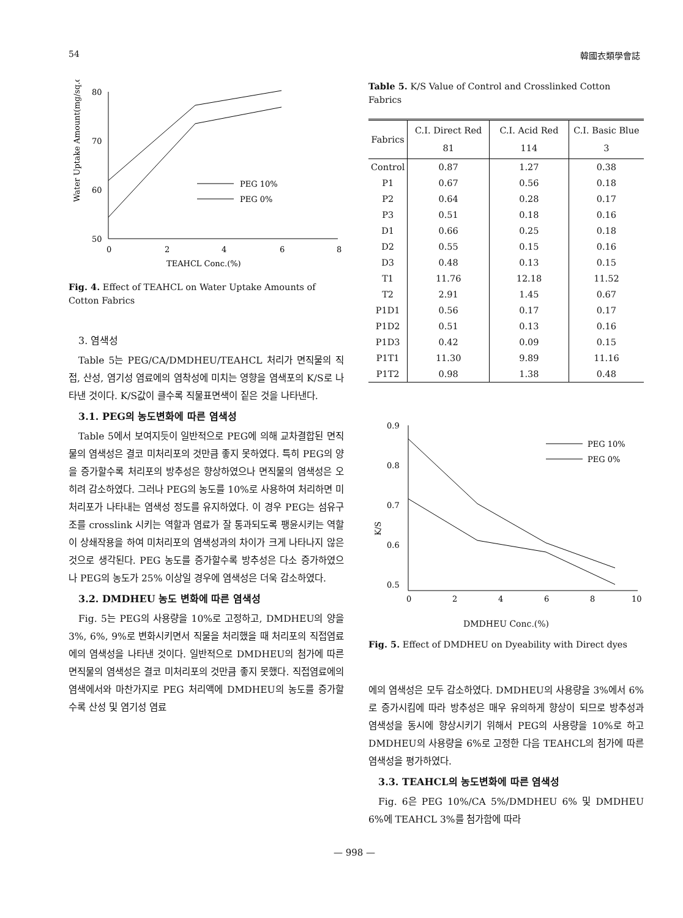54 韓國衣類學會誌
Water Uptake Amount(mg/sq.cm)
80
70
60
50
0
2
4
6
8
TEAHCL Conc.(%)
PEG 10%
PEG 0%
Fig. 4. Effect of TEAHCL on Water Uptake Amounts of Cotton Fabrics
3. 염색성
Table 5는 PEG/CA/DMDHEU/TEAHCL 처리가 면직물의 직접, 산성, 염기성 염료에의 염착성에 미치는 영향을 염색포의 K/S로 나타낸 것이다. K/S값이 클수록 직물표면색이 짙은 것을 나타낸다.
3.1. PEG의 농도변화에 따른 염색성
Table 5에서 보여지듯이 일반적으로 PEG에 의해 교차결합된 면직물의 염색성은 결코 미처리포의 것만큼 좋지 못하였다. 특히 PEG의 양을 증가할수록 처리포의 방추성은 향상하였으나 면직물의 염색성은 오히려 감소하였다. 그러나 PEG의 농도를 10%로 사용하여 처리하면 미처리포가 나타내는 염색성 정도를 유지하였다. 이 경우 PEG는 섬유구조를 crosslink 시키는 역할과 염료가 잘 통과되도록 팽윤시키는 역할이 상쇄작용을 하여 미처리포의 염색성과의 차이가 크게 나타나지 않은 것으로 생각된다. PEG 농도를 증가할수록 방추성은 다소 증가하였으나 PEG의 농도가 25% 이상일 경우에 염색성은 더욱 감소하였다.
3.2. DMDHEU 농도 변화에 따른 염색성
Fig. 5는 PEG의 사용량을 10%로 고정하고, DMDHEU의 양을 3%, 6%, 9%로 변화시키면서 직물을 처리했을 때 처리포의 직접염료에의 염색성을 나타낸 것이다. 일반적으로 DMDHEU의 첨가에 따른 면직물의 염색성은 결코 미처리포의 것만큼 좋지 못했다. 직접염료에의 염색에서와 마찬가지로 PEG 처리액에 DMDHEU의 농도를 증가할수록 산성 및 염기성 염료
Table 5. K/S Value of Control and Crosslinked Cotton Fabrics
| Fabrics | C.I. Direct Red 81 | C.I. Acid Red 114 | C.I. Basic Blue 3 |
| --- | --- | --- | --- |
| Control | 0.87 | 1.27 | 0.38 |
| P1 | 0.67 | 0.56 | 0.18 |
| P2 | 0.64 | 0.28 | 0.17 |
| P3 | 0.51 | 0.18 | 0.16 |
| D1 | 0.66 | 0.25 | 0.18 |
| D2 | 0.55 | 0.15 | 0.16 |
| D3 | 0.48 | 0.13 | 0.15 |
| T1 | 11.76 | 12.18 | 11.52 |
| T2 | 2.91 | 1.45 | 0.67 |
| P1D1 | 0.56 | 0.17 | 0.17 |
| P1D2 | 0.51 | 0.13 | 0.16 |
| P1D3 | 0.42 | 0.09 | 0.15 |
| P1T1 | 11.30 | 9.89 | 11.16 |
| P1T2 | 0.98 | 1.38 | 0.48 |
K/S
0.9
0.8
0.7
0.6
0.5
0
2
4
6
8
10
PEG 10%
PEG 0%
DMDHEU Conc.(%)
Fig. 5. Effect of DMDHEU on Dyeability with Direct dyes
에의 염색성은 모두 감소하였다. DMDHEU의 사용량을 3%에서 6%로 증가시킴에 따라 방추성은 매우 유의하게 향상이 되므로 방추성과 염색성을 동시에 향상시키기 위해서 PEG의 사용량을 10%로 하고 DMDHEU의 사용량을 6%로 고정한 다음 TEAHCL의 첨가에 따른 염색성을 평가하였다.
3.3. TEAHCL의 농도변화에 따른 염색성
Fig. 6은 PEG 10%/CA 5%/DMDHEU 6% 및 DMDHEU 6%에 TEAHCL 3%를 첨가함에 따라
— 998 —